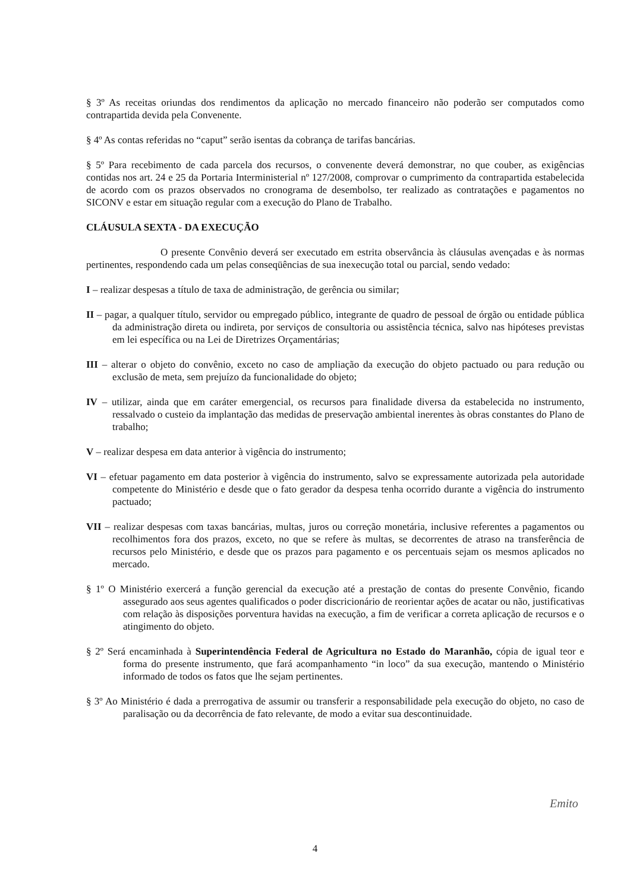§ 3º As receitas oriundas dos rendimentos da aplicação no mercado financeiro não poderão ser computados como contrapartida devida pela Convenente.
§ 4º As contas referidas no “caput” serão isentas da cobrança de tarifas bancárias.
§ 5º Para recebimento de cada parcela dos recursos, o convenente deverá demonstrar, no que couber, as exigências contidas nos art. 24 e 25 da Portaria Interministerial nº 127/2008, comprovar o cumprimento da contrapartida estabelecida de acordo com os prazos observados no cronograma de desembolso, ter realizado as contratações e pagamentos no SICONV e estar em situação regular com a execução do Plano de Trabalho.
CLÁUSULA SEXTA - DA EXECUÇÃO
O presente Convênio deverá ser executado em estrita observância às cláusulas avençadas e às normas pertinentes, respondendo cada um pelas conseqüências de sua inexecução total ou parcial, sendo vedado:
I – realizar despesas a título de taxa de administração, de gerência ou similar;
II – pagar, a qualquer título, servidor ou empregado público, integrante de quadro de pessoal de órgão ou entidade pública da administração direta ou indireta, por serviços de consultoria ou assistência técnica, salvo nas hipóteses previstas em lei específica ou na Lei de Diretrizes Orçamentárias;
III – alterar o objeto do convênio, exceto no caso de ampliação da execução do objeto pactuado ou para redução ou exclusão de meta, sem prejuízo da funcionalidade do objeto;
IV – utilizar, ainda que em caráter emergencial, os recursos para finalidade diversa da estabelecida no instrumento, ressalvado o custeio da implantação das medidas de preservação ambiental inerentes às obras constantes do Plano de trabalho;
V – realizar despesa em data anterior à vigência do instrumento;
VI – efetuar pagamento em data posterior à vigência do instrumento, salvo se expressamente autorizada pela autoridade competente do Ministério e desde que o fato gerador da despesa tenha ocorrido durante a vigência do instrumento pactuado;
VII – realizar despesas com taxas bancárias, multas, juros ou correção monetária, inclusive referentes a pagamentos ou recolhimentos fora dos prazos, exceto, no que se refere às multas, se decorrentes de atraso na transferência de recursos pelo Ministério, e desde que os prazos para pagamento e os percentuais sejam os mesmos aplicados no mercado.
§ 1º O Ministério exercerá a função gerencial da execução até a prestação de contas do presente Convênio, ficando assegurado aos seus agentes qualificados o poder discricionário de reorientar ações de acatar ou não, justificativas com relação às disposições porventura havidas na execução, a fim de verificar a correta aplicação de recursos e o atingimento do objeto.
§ 2º Será encaminhada à Superintendência Federal de Agricultura no Estado do Maranhão, cópia de igual teor e forma do presente instrumento, que fará acompanhamento “in loco” da sua execução, mantendo o Ministério informado de todos os fatos que lhe sejam pertinentes.
§ 3º Ao Ministério é dada a prerrogativa de assumir ou transferir a responsabilidade pela execução do objeto, no caso de paralisação ou da decorrência de fato relevante, de modo a evitar sua descontinuidade.
Emito
4